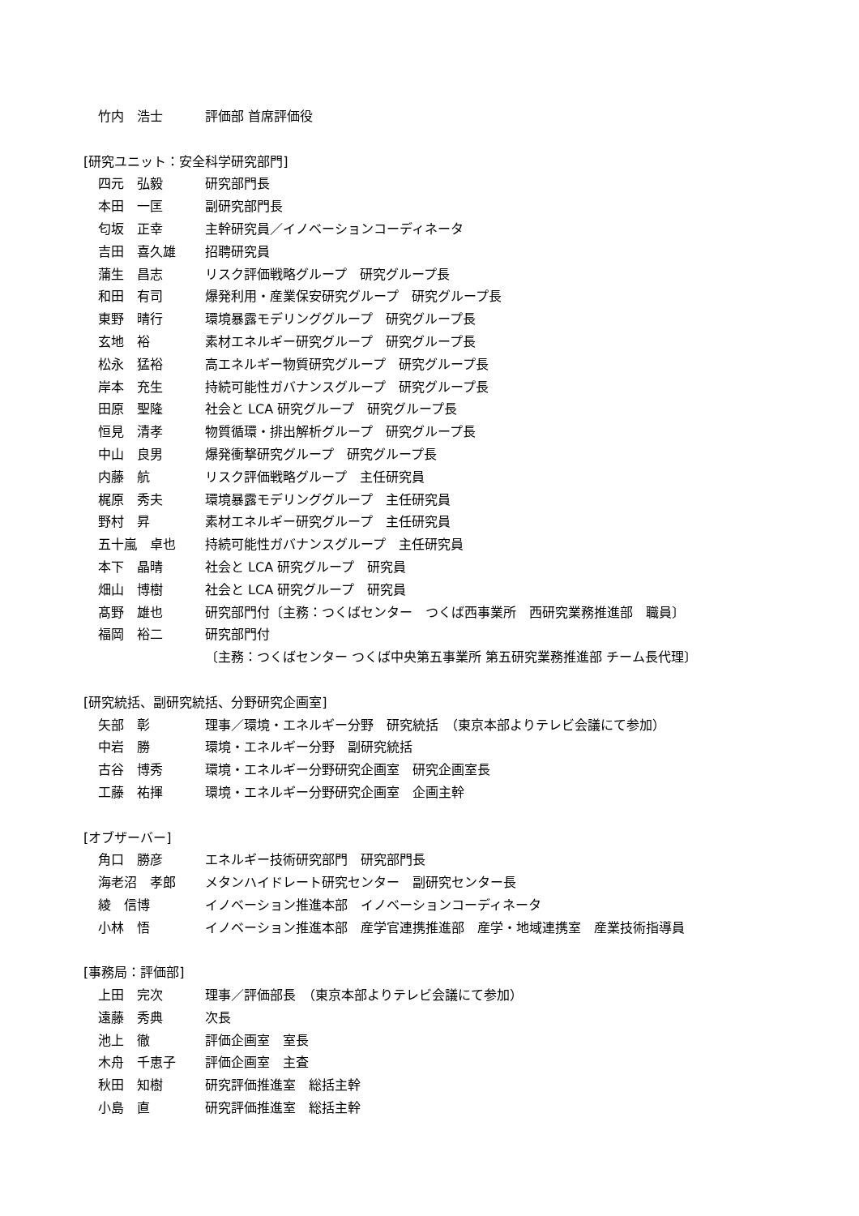竹内　浩士 評価部 首席評価役
[研究ユニット：安全科学研究部門]
四元　弘毅 研究部門長
本田　一匡 副研究部門長
匂坂　正幸 主幹研究員／イノベーションコーディネータ
吉田　喜久雄 招聘研究員
蒲生　昌志 リスク評価戦略グループ　研究グループ長
和田　有司 爆発利用・産業保安研究グループ　研究グループ長
東野　晴行 環境暴露モデリンググループ　研究グループ長
玄地　裕 素材エネルギー研究グループ　研究グループ長
松永　猛裕 高エネルギー物質研究グループ　研究グループ長
岸本　充生 持続可能性ガバナンスグループ　研究グループ長
田原　聖隆 社会と LCA 研究グループ　研究グループ長
恒見　清孝 物質循環・排出解析グループ　研究グループ長
中山　良男 爆発衝撃研究グループ　研究グループ長
内藤　航 リスク評価戦略グループ　主任研究員
梶原　秀夫 環境暴露モデリンググループ　主任研究員
野村　昇 素材エネルギー研究グループ　主任研究員
五十嵐　卓也 持続可能性ガバナンスグループ　主任研究員
本下　晶晴 社会と LCA 研究グループ　研究員
畑山　博樹 社会と LCA 研究グループ　研究員
髙野　雄也 研究部門付〔主務：つくばセンター　つくば西事業所　西研究業務推進部　職員〕
福岡　裕二 研究部門付
〔主務：つくばセンター つくば中央第五事業所 第五研究業務推進部 チーム長代理〕
[研究統括、副研究統括、分野研究企画室]
矢部　彰 理事／環境・エネルギー分野　研究統括　（東京本部よりテレビ会議にて参加）
中岩　勝 環境・エネルギー分野　副研究統括
古谷　博秀 環境・エネルギー分野研究企画室　研究企画室長
工藤　祐揮 環境・エネルギー分野研究企画室　企画主幹
[オブザーバー]
角口　勝彦 エネルギー技術研究部門　研究部門長
海老沼　孝郎 メタンハイドレート研究センター　副研究センター長
綾　信博 イノベーション推進本部　イノベーションコーディネータ
小林　悟 イノベーション推進本部　産学官連携推進部　産学・地域連携室　産業技術指導員
[事務局：評価部]
上田　完次 理事／評価部長　（東京本部よりテレビ会議にて参加）
遠藤　秀典 次長
池上　徹 評価企画室　室長
木舟　千恵子 評価企画室　主査
秋田　知樹 研究評価推進室　総括主幹
小島　直 研究評価推進室　総括主幹